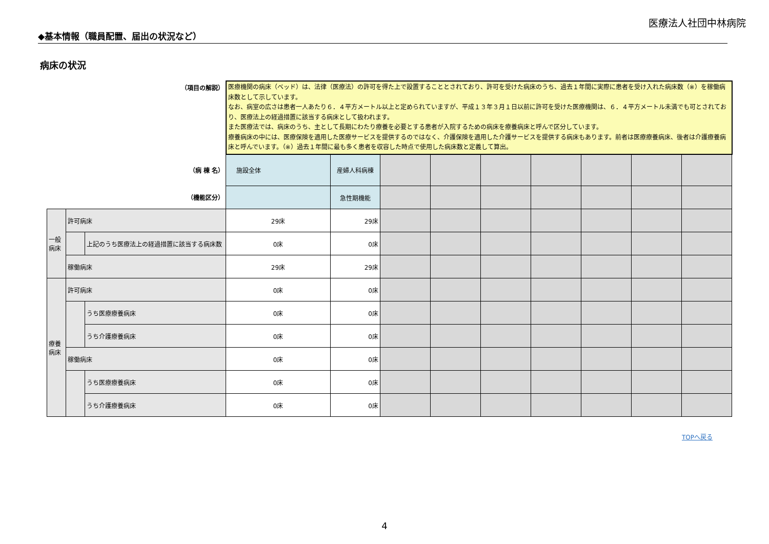医療法人社団中林病院
◆基本情報（職員配置、届出の状況など）
病床の状況
| （項目の解説） | | | 医療機関の病床（ベッド）は、法律（医療法）の許可を得た上で設置することとされており、許可を受けた病床のうち、過去１年間に実際に患者を受け入れた病床数（※）を稼働病床数として示しています。 なお、病室の広さは患者一人あたり６．４平方メートル以上と定められていますが、平成１３年３月１日以前に許可を受けた医療機関は、６．４平方メートル未満でも可とされており、医療法上の経過措置に該当する病床として扱われます。 また医療法では、病床のうち、主として長期にわたり療養を必要とする患者が入院するための病床を療養病床と呼んで区分しています。 療養病床の中には、医療保険を適用した医療サービスを提供するのではなく、介護保険を適用した介護サービスを提供する病床もあります。前者は医療療養病床、後者は介護療養病床と呼んでいます。（※）過去１年間に最も多く患者を収容した時点で使用した病床数と定義して算出。 | | | | | | | | |
| （病 棟 名） | | | 施設全体 | 産婦人科病棟 | | | | | | | |
| （機能区分） | | | | 急性期機能 | | | | | | | |
| 一般 病床 | 許可病床 | | 29床 | 29床 | | | | | | | |
| | | 上記のうち医療法上の経過措置に該当する病床数 | 0床 | 0床 | | | | | | | |
| | 稼働病床 | | 29床 | 29床 | | | | | | | |
| 療養 病床 | 許可病床 | | 0床 | 0床 | | | | | | | |
| | | うち医療療養病床 | 0床 | 0床 | | | | | | | |
| | | うち介護療養病床 | 0床 | 0床 | | | | | | | |
| | 稼働病床 | | 0床 | 0床 | | | | | | | |
| | | うち医療療養病床 | 0床 | 0床 | | | | | | | |
| | | うち介護療養病床 | 0床 | 0床 | | | | | | | |
TOPへ戻る
4